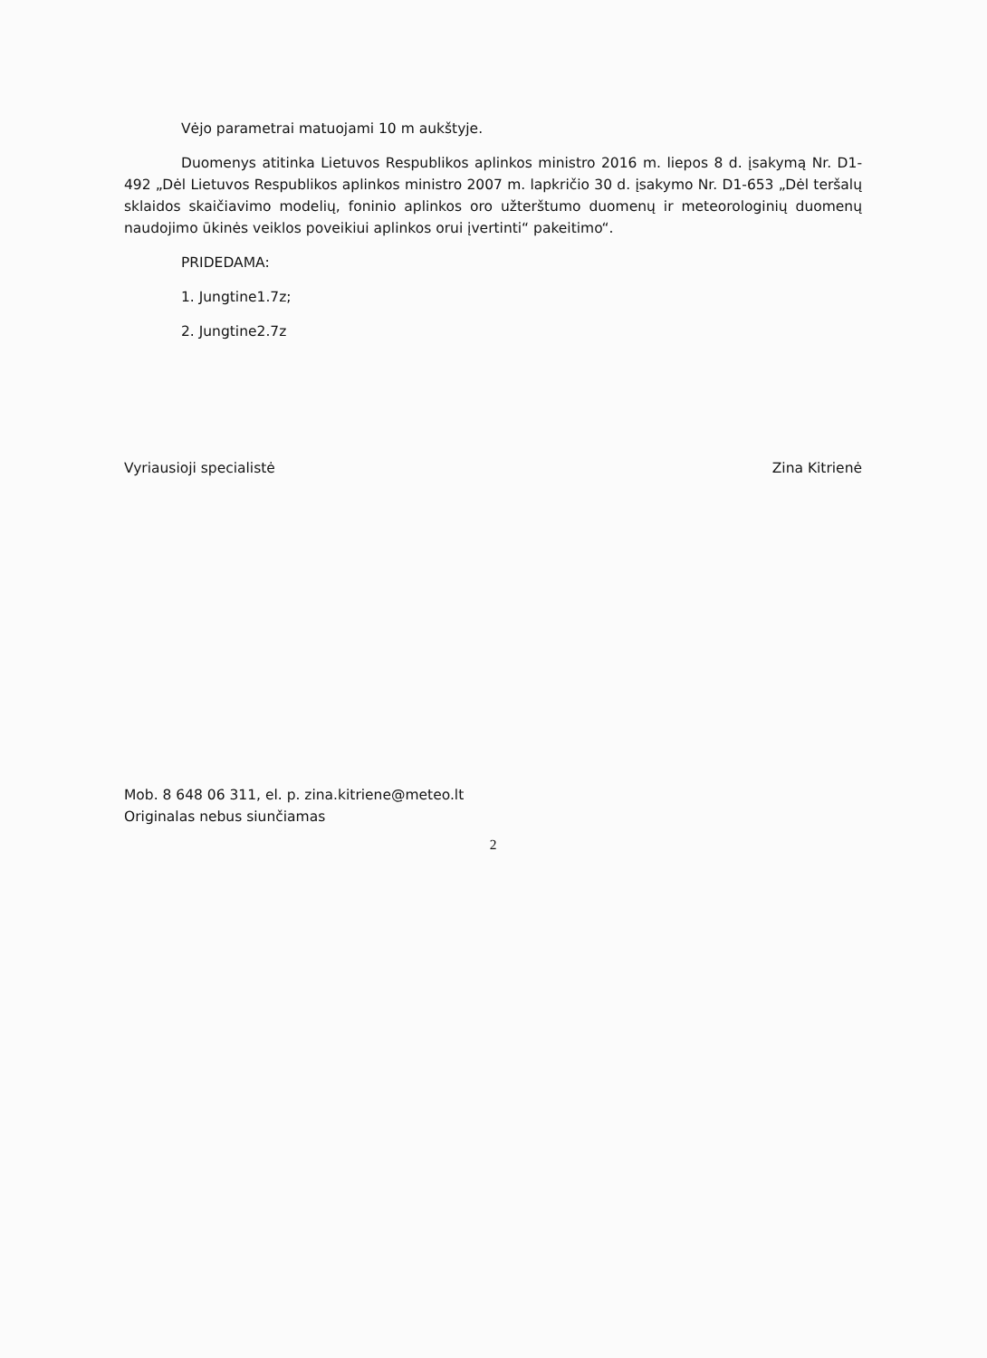Vėjo parametrai matuojami 10 m aukštyje.
Duomenys atitinka Lietuvos Respublikos aplinkos ministro 2016 m. liepos 8 d. įsakymą Nr. D1-492 „Dėl Lietuvos Respublikos aplinkos ministro 2007 m. lapkričio 30 d. įsakymo Nr. D1-653 „Dėl teršalų sklaidos skaičiavimo modelių, foninio aplinkos oro užterštumo duomenų ir meteorologinių duomenų naudojimo ūkinės veiklos poveikiui aplinkos orui įvertinti“ pakeitimo“.
PRIDEDAMA:
1. Jungtine1.7z;
2. Jungtine2.7z
Vyriausioji specialistė Zina Kitrienė
Mob. 8 648 06 311, el. p. zina.kitriene@meteo.lt
Originalas nebus siunčiamas
2